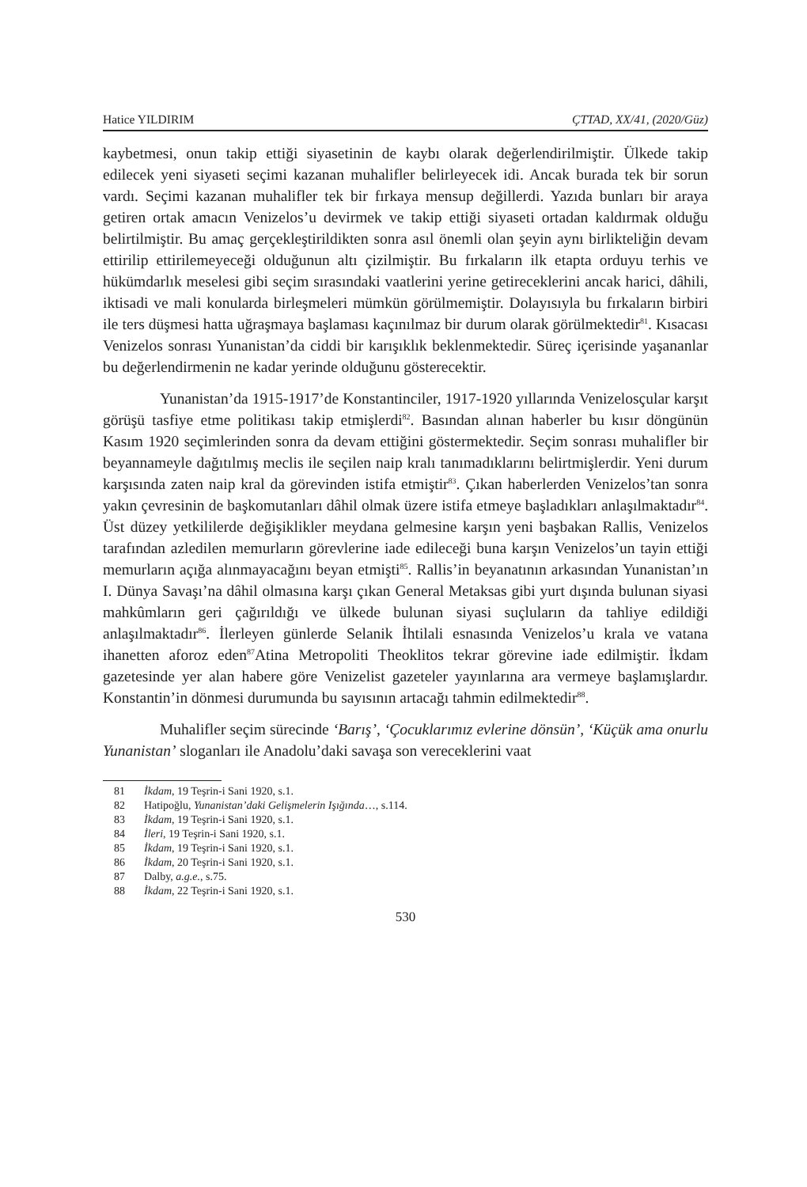Hatice YILDIRIM ÇTTAD, XX/41, (2020/Güz)
kaybetmesi, onun takip ettiği siyasetinin de kaybı olarak değerlendirilmiştir. Ülkede takip edilecek yeni siyaseti seçimi kazanan muhalifler belirleyecek idi. Ancak burada tek bir sorun vardı. Seçimi kazanan muhalifler tek bir fırkaya mensup değillerdi. Yazıda bunları bir araya getiren ortak amacın Venizelos’u devirmek ve takip ettiği siyaseti ortadan kaldırmak olduğu belirtilmiştir. Bu amaç gerçekleştirildikten sonra asıl önemli olan şeyin aynı birlikteliğin devam ettirilip ettirilemeyeceği olduğunun altı çizilmiştir. Bu fırkaların ilk etapta orduyu terhis ve hükümdarlık meselesi gibi seçim sırasındaki vaatlerini yerine getireceklerini ancak harici, dâhili, iktisadi ve mali konularda birleşmeleri mümkün görülmemiştir. Dolayısıyla bu fırkaların birbiri ile ters düşmesi hatta uğraşmaya başlaması kaçınılmaz bir durum olarak görülmektedir<sup>81</sup>. Kısacası Venizelos sonrası Yunanistan’da ciddi bir karışıklık beklenmektedir. Süreç içerisinde yaşananlar bu değerlendirmenin ne kadar yerinde olduğunu gösterecektir.
Yunanistan’da 1915-1917’de Konstantinciler, 1917-1920 yıllarında Venizelosçular karşıt görüşü tasfiye etme politikası takip etmişlerdi<sup>82</sup>. Basından alınan haberler bu kısır döngünün Kasım 1920 seçimlerinden sonra da devam ettiğini göstermektedir. Seçim sonrası muhalifler bir beyannameyle dağıtılmış meclis ile seçilen naip kralı tanımadıklarını belirtmişlerdir. Yeni durum karşısında zaten naip kral da görevinden istifa etmiştir<sup>83</sup>. Çıkan haberlerden Venizelos’tan sonra yakın çevresinin de başkomutanları dâhil olmak üzere istifa etmeye başladıkları anlaşılmaktadır<sup>84</sup>. Üst düzey yetkililerde değişiklikler meydana gelmesine karşın yeni başbakan Rallis, Venizelos tarafından azledilen memurların görevlerine iade edileceği buna karşın Venizelos’un tayin ettiği memurların açığa alınmayacağını beyan etmişti<sup>85</sup>. Rallis’in beyanatının arkasından Yunanistan’ın I. Dünya Savaşı’na dâhil olmasına karşı çıkan General Metaksas gibi yurt dışında bulunan siyasi mahkûmların geri çağırıldığı ve ülkede bulunan siyasi suçluların da tahliye edildiği anlaşılmaktadır<sup>86</sup>. İlerleyen günlerde Selanik İhtilali esnasında Venizelos’u krala ve vatana ihanetten aforoz eden<sup>87</sup>Atina Metropoliti Theoklitos tekrar görevine iade edilmiştir. İkdam gazetesinde yer alan habere göre Venizelist gazeteler yayınlarına ara vermeye başlamışlardır. Konstantin’in dönmesi durumunda bu sayısının artacağı tahmin edilmektedir<sup>88</sup>.
Muhalifler seçim sürecinde ‘Barış’, ‘Çocuklarımız evlerine dönsün’, ‘Küçük ama onurlu Yunanistan’ sloganları ile Anadolu’daki savaşa son vereceklerini vaat
81 İkdam, 19 Teşrin-i Sani 1920, s.1.
82 Hatipoğlu, Yunanistan’daki Gelişmelerin Işığında…, s.114.
83 İkdam, 19 Teşrin-i Sani 1920, s.1.
84 İleri, 19 Teşrin-i Sani 1920, s.1.
85 İkdam, 19 Teşrin-i Sani 1920, s.1.
86 İkdam, 20 Teşrin-i Sani 1920, s.1.
87 Dalby, a.g.e., s.75.
88 İkdam, 22 Teşrin-i Sani 1920, s.1.
530